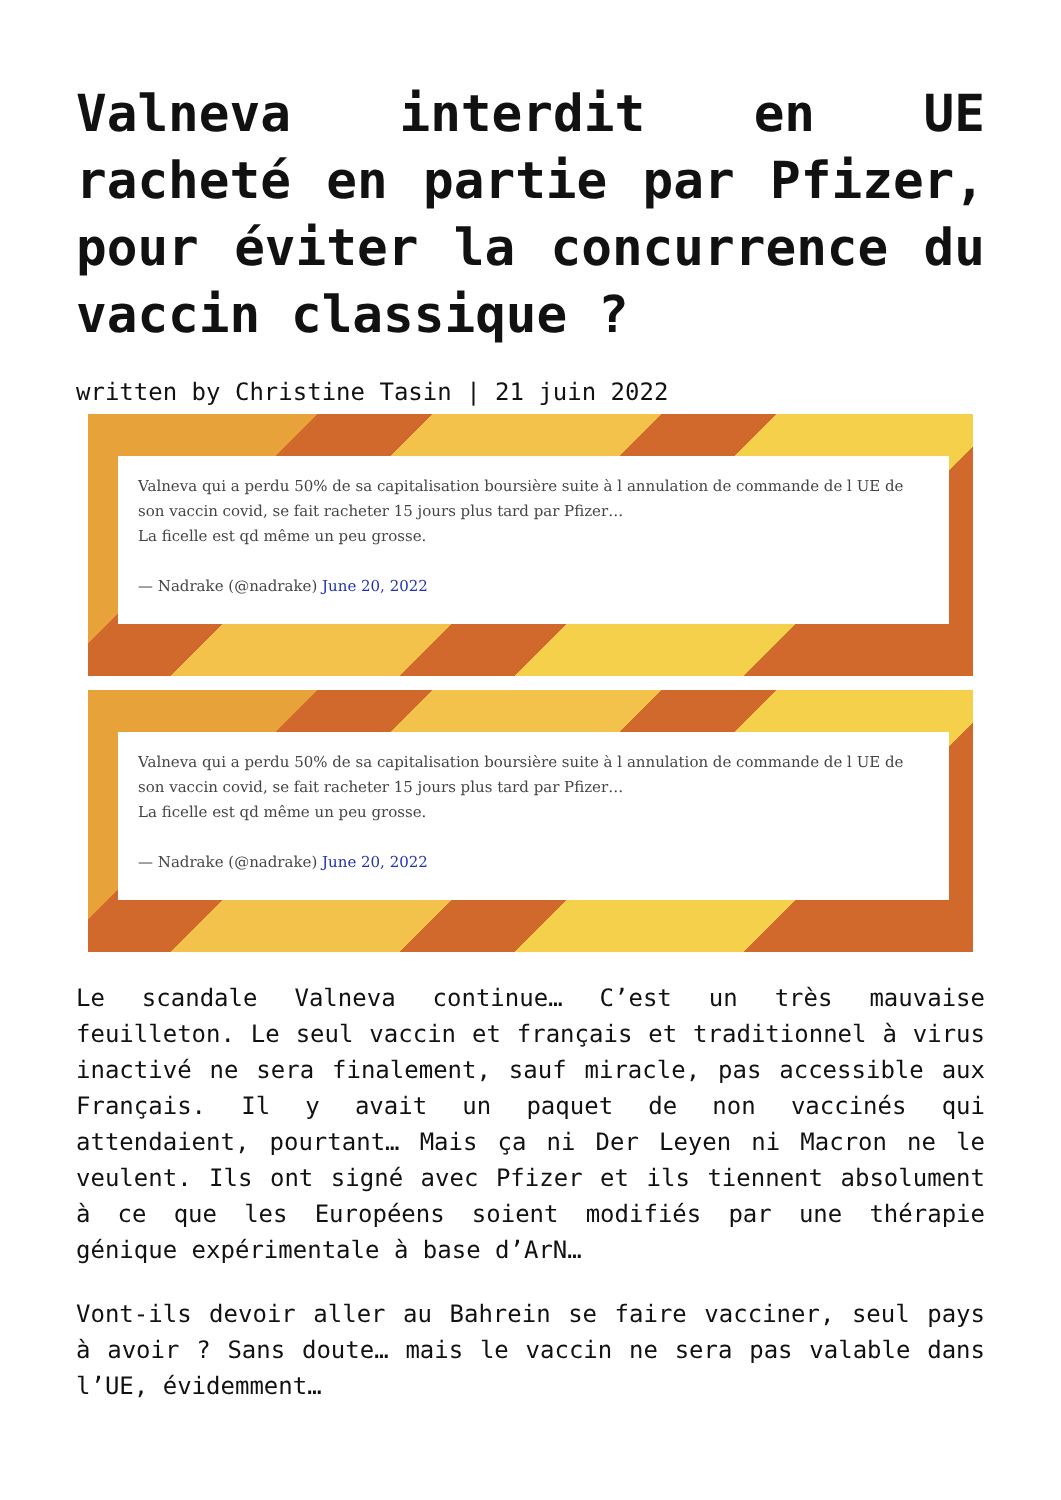Valneva interdit en UE racheté en partie par Pfizer, pour éviter la concurrence du vaccin classique ?
written by Christine Tasin | 21 juin 2022
Valneva qui a perdu 50% de sa capitalisation boursière suite à l annulation de commande de l UE de son vaccin covid, se fait racheter 15 jours plus tard par Pfizer…
La ficelle est qd même un peu grosse.
— Nadrake (@nadrake) June 20, 2022
Valneva qui a perdu 50% de sa capitalisation boursière suite à l annulation de commande de l UE de son vaccin covid, se fait racheter 15 jours plus tard par Pfizer…
La ficelle est qd même un peu grosse.
— Nadrake (@nadrake) June 20, 2022
Le scandale Valneva continue… C’est un très mauvaise feuilleton. Le seul vaccin et français et traditionnel à virus inactivé ne sera finalement, sauf miracle, pas accessible aux Français. Il y avait un paquet de non vaccinés qui attendaient, pourtant… Mais ça ni Der Leyen ni Macron ne le veulent. Ils ont signé avec Pfizer et ils tiennent absolument à ce que les Européens soient modifiés par une thérapie génique expérimentale à base d’ArN…
Vont-ils devoir aller au Bahrein se faire vacciner, seul pays à avoir ? Sans doute… mais le vaccin ne sera pas valable dans l’UE, évidemment…